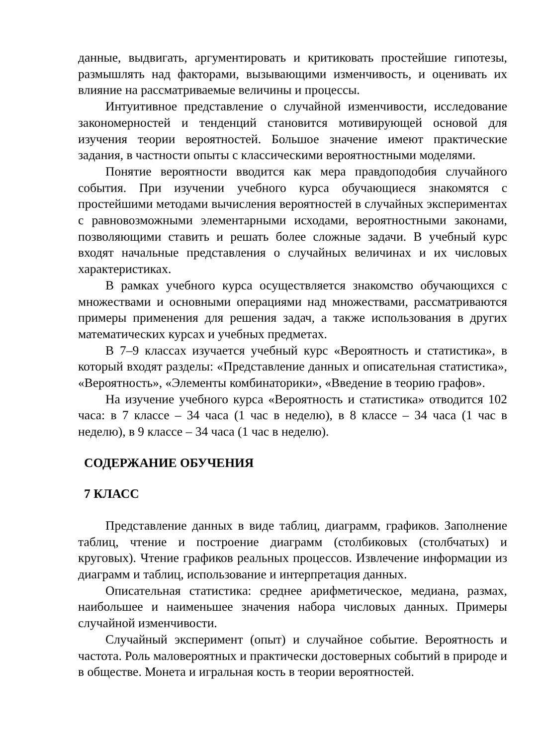данные, выдвигать, аргументировать и критиковать простейшие гипотезы, размышлять над факторами, вызывающими изменчивость, и оценивать их влияние на рассматриваемые величины и процессы.
Интуитивное представление о случайной изменчивости, исследование закономерностей и тенденций становится мотивирующей основой для изучения теории вероятностей. Большое значение имеют практические задания, в частности опыты с классическими вероятностными моделями.
Понятие вероятности вводится как мера правдоподобия случайного события. При изучении учебного курса обучающиеся знакомятся с простейшими методами вычисления вероятностей в случайных экспериментах с равновозможными элементарными исходами, вероятностными законами, позволяющими ставить и решать более сложные задачи. В учебный курс входят начальные представления о случайных величинах и их числовых характеристиках.
В рамках учебного курса осуществляется знакомство обучающихся с множествами и основными операциями над множествами, рассматриваются примеры применения для решения задач, а также использования в других математических курсах и учебных предметах.
В 7–9 классах изучается учебный курс «Вероятность и статистика», в который входят разделы: «Представление данных и описательная статистика», «Вероятность», «Элементы комбинаторики», «Введение в теорию графов».
На изучение учебного курса «Вероятность и статистика» отводится 102 часа: в 7 классе – 34 часа (1 час в неделю), в 8 классе – 34 часа (1 час в неделю), в 9 классе – 34 часа (1 час в неделю).
СОДЕРЖАНИЕ ОБУЧЕНИЯ
7 КЛАСС
Представление данных в виде таблиц, диаграмм, графиков. Заполнение таблиц, чтение и построение диаграмм (столбиковых (столбчатых) и круговых). Чтение графиков реальных процессов. Извлечение информации из диаграмм и таблиц, использование и интерпретация данных.
Описательная статистика: среднее арифметическое, медиана, размах, наибольшее и наименьшее значения набора числовых данных. Примеры случайной изменчивости.
Случайный эксперимент (опыт) и случайное событие. Вероятность и частота. Роль маловероятных и практически достоверных событий в природе и в обществе. Монета и игральная кость в теории вероятностей.